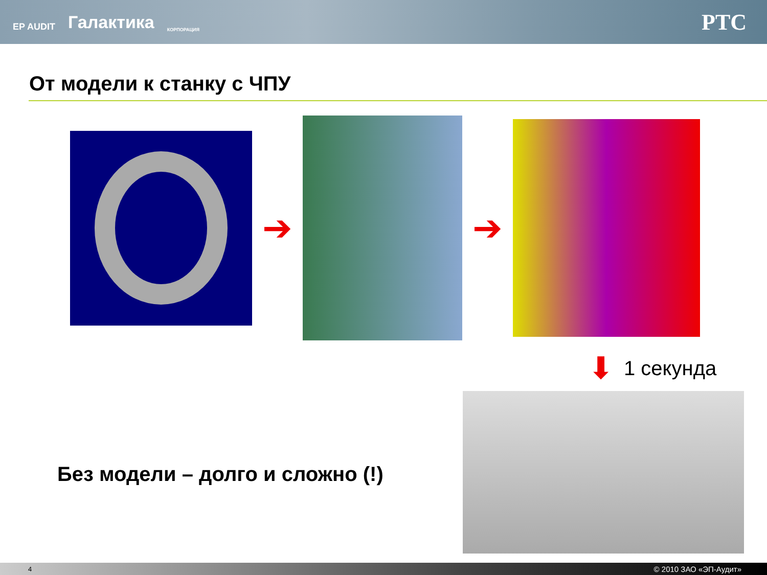EP AUDIT Галактика КОРПОРАЦИЯ
PTC
От модели к станку с ЧПУ
➔ ➔
⬇ 1 секунда
Без модели – долго и сложно (!)
4 © 2010 ЗАО «ЭП-Аудит»